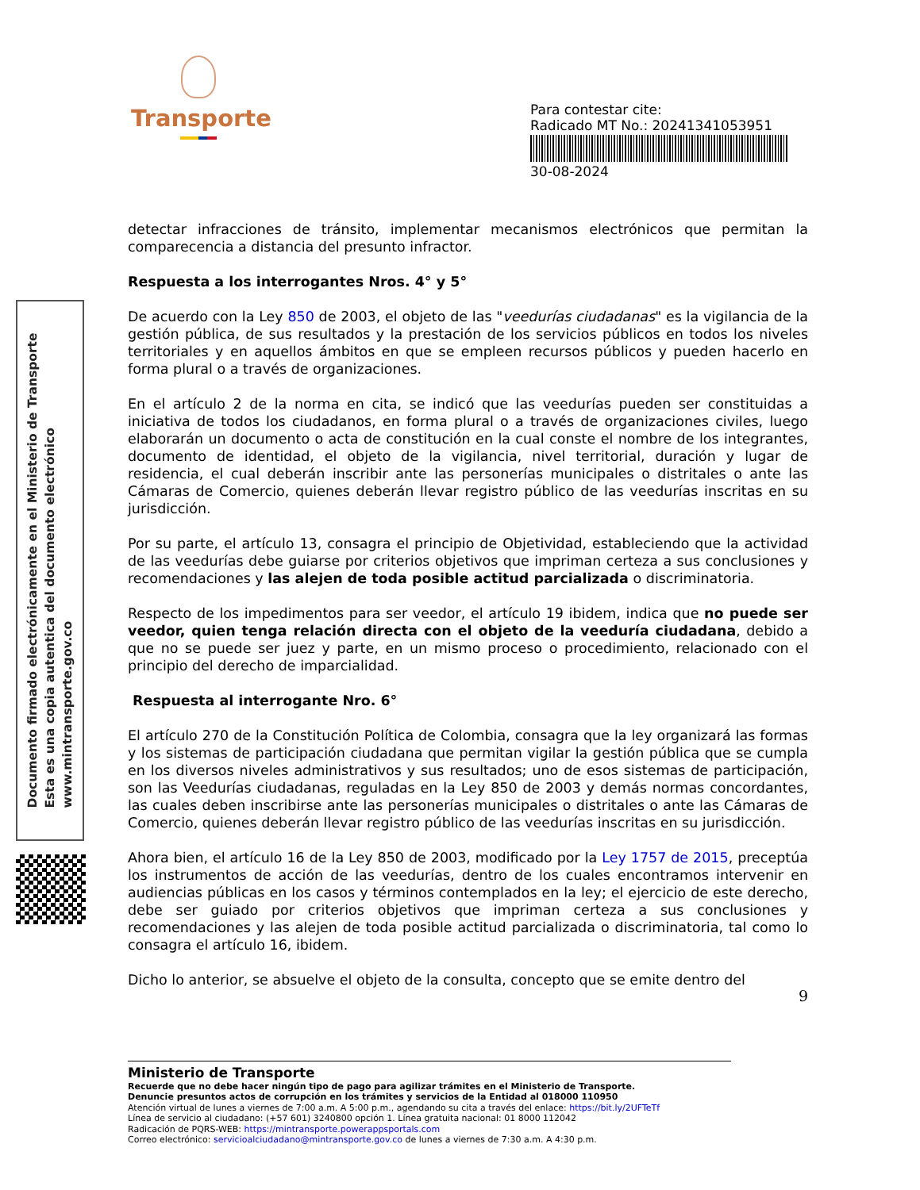Transporte
Para contestar cite:
Radicado MT No.: 20241341053951
30-08-2024
Documento firmado electrónicamente en el Ministerio de Transporte
Esta es una copia autentica del documento electrónico
www.mintransporte.gov.co
detectar infracciones de tránsito, implementar mecanismos electrónicos que permitan la comparecencia a distancia del presunto infractor.
Respuesta a los interrogantes Nros. 4° y 5°
De acuerdo con la Ley 850 de 2003, el objeto de las "veedurías ciudadanas" es la vigilancia de la gestión pública, de sus resultados y la prestación de los servicios públicos en todos los niveles territoriales y en aquellos ámbitos en que se empleen recursos públicos y pueden hacerlo en forma plural o a través de organizaciones.
En el artículo 2 de la norma en cita, se indicó que las veedurías pueden ser constituidas a iniciativa de todos los ciudadanos, en forma plural o a través de organizaciones civiles, luego elaborarán un documento o acta de constitución en la cual conste el nombre de los integrantes, documento de identidad, el objeto de la vigilancia, nivel territorial, duración y lugar de residencia, el cual deberán inscribir ante las personerías municipales o distritales o ante las Cámaras de Comercio, quienes deberán llevar registro público de las veedurías inscritas en su jurisdicción.
Por su parte, el artículo 13, consagra el principio de Objetividad, estableciendo que la actividad de las veedurías debe guiarse por criterios objetivos que impriman certeza a sus conclusiones y recomendaciones y las alejen de toda posible actitud parcializada o discriminatoria.
Respecto de los impedimentos para ser veedor, el artículo 19 ibidem, indica que no puede ser veedor, quien tenga relación directa con el objeto de la veeduría ciudadana, debido a que no se puede ser juez y parte, en un mismo proceso o procedimiento, relacionado con el principio del derecho de imparcialidad.
Respuesta al interrogante Nro. 6°
El artículo 270 de la Constitución Política de Colombia, consagra que la ley organizará las formas y los sistemas de participación ciudadana que permitan vigilar la gestión pública que se cumpla en los diversos niveles administrativos y sus resultados; uno de esos sistemas de participación, son las Veedurías ciudadanas, reguladas en la Ley 850 de 2003 y demás normas concordantes, las cuales deben inscribirse ante las personerías municipales o distritales o ante las Cámaras de Comercio, quienes deberán llevar registro público de las veedurías inscritas en su jurisdicción.
Ahora bien, el artículo 16 de la Ley 850 de 2003, modificado por la Ley 1757 de 2015, preceptúa los instrumentos de acción de las veedurías, dentro de los cuales encontramos intervenir en audiencias públicas en los casos y términos contemplados en la ley; el ejercicio de este derecho, debe ser guiado por criterios objetivos que impriman certeza a sus conclusiones y recomendaciones y las alejen de toda posible actitud parcializada o discriminatoria, tal como lo consagra el artículo 16, ibidem.
Dicho lo anterior, se absuelve el objeto de la consulta, concepto que se emite dentro del
9
Ministerio de Transporte
Recuerde que no debe hacer ningún tipo de pago para agilizar trámites en el Ministerio de Transporte.
Denuncie presuntos actos de corrupción en los trámites y servicios de la Entidad al 018000 110950
Atención virtual de lunes a viernes de 7:00 a.m. A 5:00 p.m., agendando su cita a través del enlace: https://bit.ly/2UFTeTf
Línea de servicio al ciudadano: (+57 601) 3240800 opción 1. Línea gratuita nacional: 01 8000 112042
Radicación de PQRS-WEB: https://mintransporte.powerappsportals.com
Correo electrónico: servicioalciudadano@mintransporte.gov.co de lunes a viernes de 7:30 a.m. A 4:30 p.m.